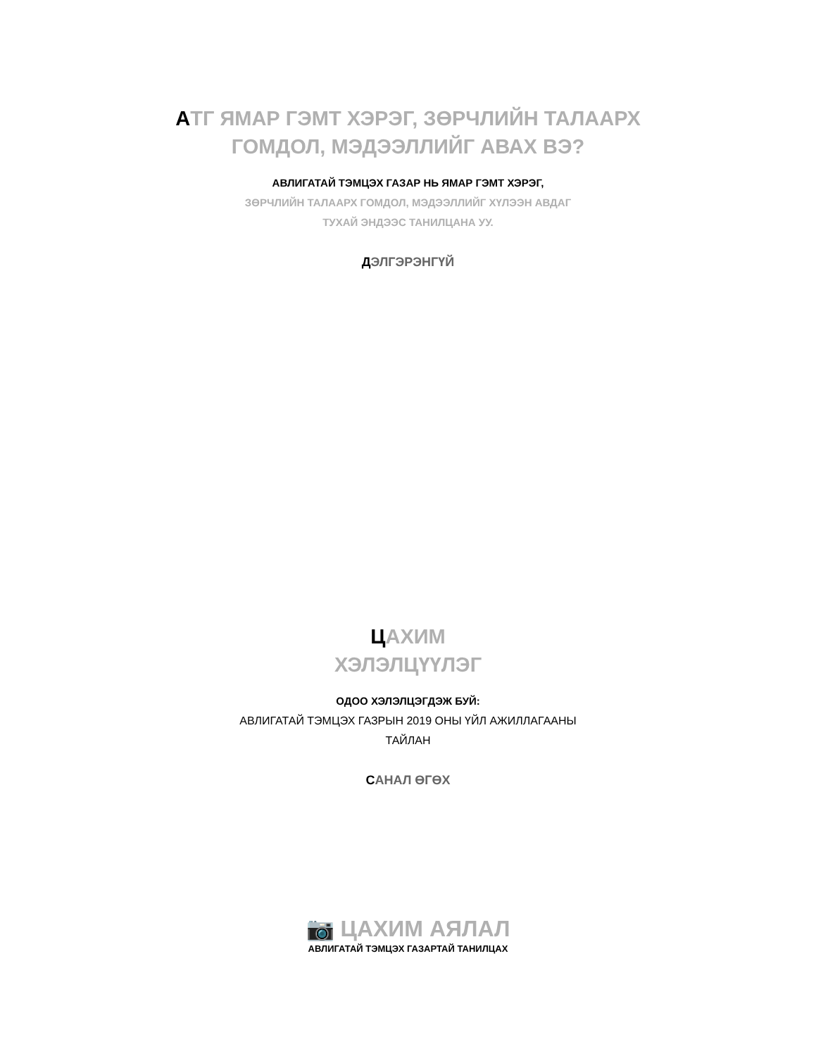АТГ ЯМАР ГЭМТ ХЭРЭГ, ЗӨРЧЛИЙН ТАЛААРХ
ГОМДОЛ, МЭДЭЭЛЛИЙГ АВАХ ВЭ?
АВЛИГАТАЙ ТЭМЦЭХ ГАЗАР НЬ ЯМАР ГЭМТ ХЭРЭГ,
ЗӨРЧЛИЙН ТАЛААРХ ГОМДОЛ, МЭДЭЭЛЛИЙГ ХҮЛЭЭН АВДАГ
ТУХАЙ ЭНДЭЭС ТАНИЛЦАНА УУ.
ДЭЛГЭРЭНГҮЙ
ЦАХИМ
ХЭЛЭЛЦҮҮЛЭГ
ОДОО ХЭЛЭЛЦЭГДЭЖ БУЙ:
АВЛИГАТАЙ ТЭМЦЭХ ГАЗРЫН 2019 ОНЫ ҮЙЛ АЖИЛЛАГААНЫ
ТАЙЛАН
САНАЛ ӨГӨХ
📷 ЦАХИМ АЯЛАЛ
АВЛИГАТАЙ ТЭМЦЭХ ГАЗАРТАЙ ТАНИЛЦАХ